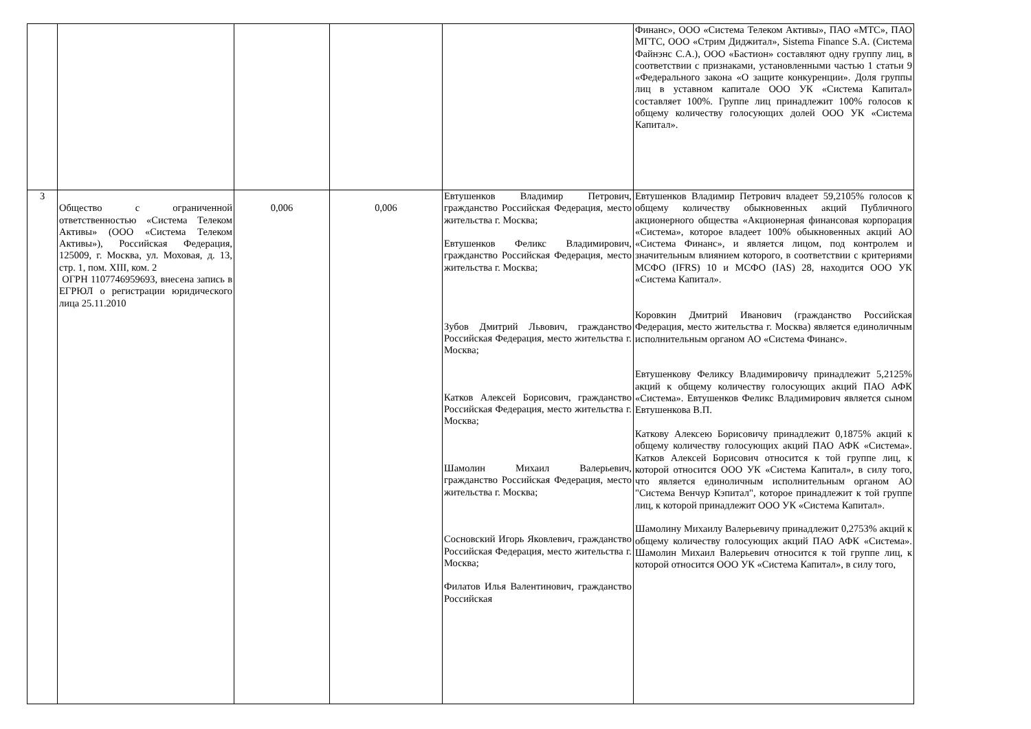| | | | | | Финанс», ООО «Система Телеком Активы», ПАО «МТС», ПАО МГТС, ООО «Стрим Диджитал», Sistema Finance S.A. (Система Файнэнс С.А.), ООО «Бастион» составляют одну группу лиц, в соответствии с признаками, установленными частью 1 статьи 9 «Федерального закона «О защите конкуренции». Доля группы лиц в уставном капитале ООО УК «Система Капитал» составляет 100%. Группе лиц принадлежит 100% голосов к общему количеству голосующих долей ООО УК «Система Капитал». |
| 3 | Общество с ограниченной ответственностью «Система Телеком Активы» (ООО «Система Телеком Активы»), Российская Федерация, 125009, г. Москва, ул. Моховая, д. 13, стр. 1, пом. XIII, ком. 2 ОГРН 1107746959693, внесена запись в ЕГРЮЛ о регистрации юридического лица 25.11.2010 | 0,006 | 0,006 | Евтушенков Владимир Петрович, гражданство Российская Федерация, место жительства г. Москва; Евтушенков Феликс Владимирович, гражданство Российская Федерация, место жительства г. Москва; Зубов Дмитрий Львович, гражданство Российская Федерация, место жительства г. Москва; Катков Алексей Борисович, гражданство Российская Федерация, место жительства г. Москва; Шамолин Михаил Валерьевич, гражданство Российская Федерация, место жительства г. Москва; Сосновский Игорь Яковлевич, гражданство Российская Федерация, место жительства г. Москва; Филатов Илья Валентинович, гражданство Российская | Евтушенков Владимир Петрович владеет 59,2105% голосов к общему количеству обыкновенных акций Публичного акционерного общества «Акционерная финансовая корпорация «Система», которое владеет 100% обыкновенных акций АО «Система Финанс», и является лицом, под контролем и значительным влиянием которого, в соответствии с критериями МСФО (IFRS) 10 и МСФО (IAS) 28, находится ООО УК «Система Капитал». Коровкин Дмитрий Иванович (гражданство Российская Федерация, место жительства г. Москва) является единоличным исполнительным органом АО «Система Финанс». Евтушенкову Феликсу Владимировичу принадлежит 5,2125% акций к общему количеству голосующих акций ПАО АФК «Система». Евтушенков Феликс Владимирович является сыном Евтушенкова В.П. Каткову Алексею Борисовичу принадлежит 0,1875% акций к общему количеству голосующих акций ПАО АФК «Система». Катков Алексей Борисович относится к той группе лиц, к которой относится ООО УК «Система Капитал», в силу того, что является единоличным исполнительным органом АО "Система Венчур Кэпитал", которое принадлежит к той группе лиц, к которой принадлежит ООО УК «Система Капитал». Шамолину Михаилу Валерьевичу принадлежит 0,2753% акций к общему количеству голосующих акций ПАО АФК «Система». Шамолин Михаил Валерьевич относится к той группе лиц, к которой относится ООО УК «Система Капитал», в силу того, |